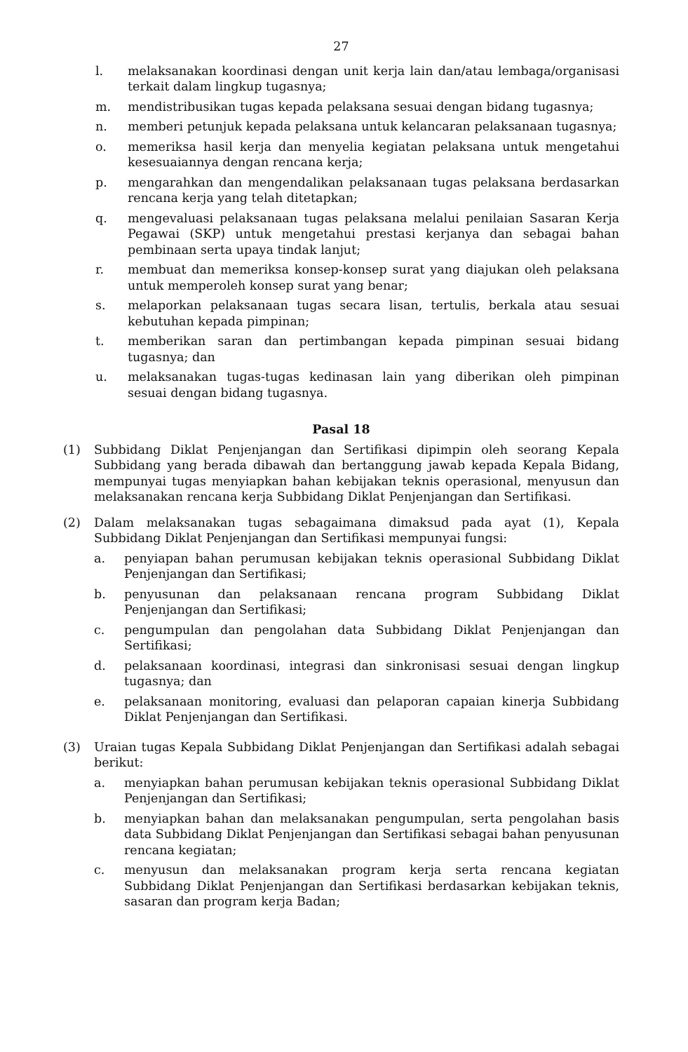27
l. melaksanakan koordinasi dengan unit kerja lain dan/atau lembaga/organisasi terkait dalam lingkup tugasnya;
m. mendistribusikan tugas kepada pelaksana sesuai dengan bidang tugasnya;
n. memberi petunjuk kepada pelaksana untuk kelancaran pelaksanaan tugasnya;
o. memeriksa hasil kerja dan menyelia kegiatan pelaksana untuk mengetahui kesesuaiannya dengan rencana kerja;
p. mengarahkan dan mengendalikan pelaksanaan tugas pelaksana berdasarkan rencana kerja yang telah ditetapkan;
q. mengevaluasi pelaksanaan tugas pelaksana melalui penilaian Sasaran Kerja Pegawai (SKP) untuk mengetahui prestasi kerjanya dan sebagai bahan pembinaan serta upaya tindak lanjut;
r. membuat dan memeriksa konsep-konsep surat yang diajukan oleh pelaksana untuk memperoleh konsep surat yang benar;
s. melaporkan pelaksanaan tugas secara lisan, tertulis, berkala atau sesuai kebutuhan kepada pimpinan;
t. memberikan saran dan pertimbangan kepada pimpinan sesuai bidang tugasnya; dan
u. melaksanakan tugas-tugas kedinasan lain yang diberikan oleh pimpinan sesuai dengan bidang tugasnya.
Pasal 18
(1) Subbidang Diklat Penjenjangan dan Sertifikasi dipimpin oleh seorang Kepala Subbidang yang berada dibawah dan bertanggung jawab kepada Kepala Bidang, mempunyai tugas menyiapkan bahan kebijakan teknis operasional, menyusun dan melaksanakan rencana kerja Subbidang Diklat Penjenjangan dan Sertifikasi.
(2) Dalam melaksanakan tugas sebagaimana dimaksud pada ayat (1), Kepala Subbidang Diklat Penjenjangan dan Sertifikasi mempunyai fungsi:
a. penyiapan bahan perumusan kebijakan teknis operasional Subbidang Diklat Penjenjangan dan Sertifikasi;
b. penyusunan dan pelaksanaan rencana program Subbidang Diklat Penjenjangan dan Sertifikasi;
c. pengumpulan dan pengolahan data Subbidang Diklat Penjenjangan dan Sertifikasi;
d. pelaksanaan koordinasi, integrasi dan sinkronisasi sesuai dengan lingkup tugasnya; dan
e. pelaksanaan monitoring, evaluasi dan pelaporan capaian kinerja Subbidang Diklat Penjenjangan dan Sertifikasi.
(3) Uraian tugas Kepala Subbidang Diklat Penjenjangan dan Sertifikasi adalah sebagai berikut:
a. menyiapkan bahan perumusan kebijakan teknis operasional Subbidang Diklat Penjenjangan dan Sertifikasi;
b. menyiapkan bahan dan melaksanakan pengumpulan, serta pengolahan basis data Subbidang Diklat Penjenjangan dan Sertifikasi sebagai bahan penyusunan rencana kegiatan;
c. menyusun dan melaksanakan program kerja serta rencana kegiatan Subbidang Diklat Penjenjangan dan Sertifikasi berdasarkan kebijakan teknis, sasaran dan program kerja Badan;